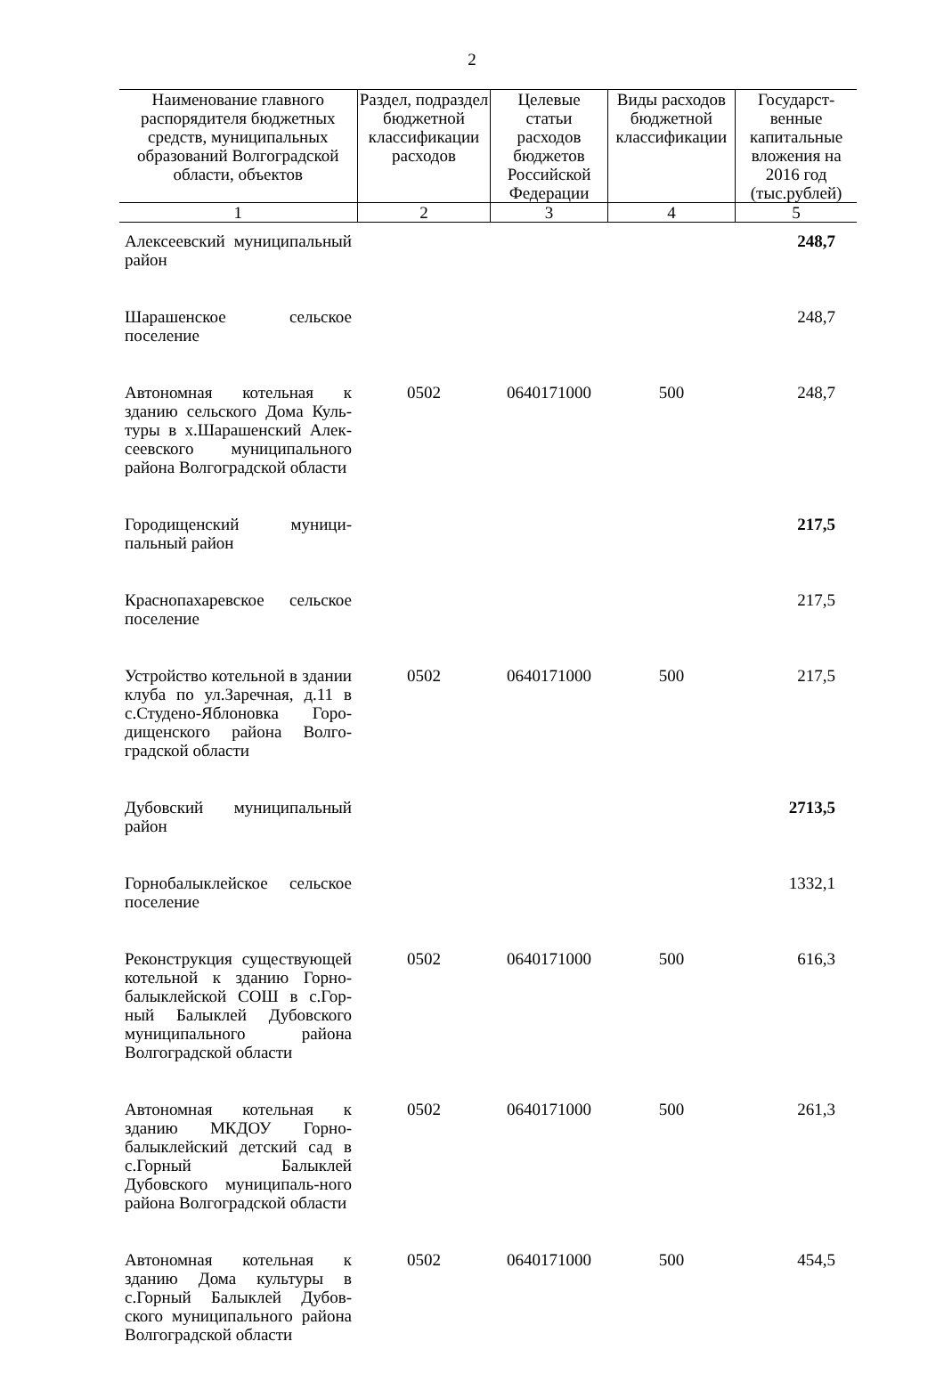2
| Наименование главного распорядителя бюджетных средств, муниципальных образований Волгоградской области, объектов | Раздел, подраздел бюджетной классификации расходов | Целевые статьи расходов бюджетов Российской Федерации | Виды расходов бюджетной классификации | Государст-венные капитальные вложения на 2016 год (тыс.рублей) |
| --- | --- | --- | --- | --- |
| 1 | 2 | 3 | 4 | 5 |
| Алексеевский муниципальный район | | | | 248,7 |
| Шарашенское сельское поселение | | | | 248,7 |
| Автономная котельная к зданию сельского Дома Куль-туры в х.Шарашенский Алек-сеевского муниципального района Волгоградской области | 0502 | 0640171000 | 500 | 248,7 |
| Городищенский муници-пальный район | | | | 217,5 |
| Краснопахаревское сельское поселение | | | | 217,5 |
| Устройство котельной в здании клуба по ул.Заречная, д.11 в с.Студено-Яблоновка Горо-дищенского района Волго-градской области | 0502 | 0640171000 | 500 | 217,5 |
| Дубовский муниципальный район | | | | 2713,5 |
| Горнобалыклейское сельское поселение | | | | 1332,1 |
| Реконструкция существующей котельной к зданию Горно-балыклейской СОШ в с.Гор-ный Балыклей Дубовского муниципального района Волгоградской области | 0502 | 0640171000 | 500 | 616,3 |
| Автономная котельная к зданию МКДОУ Горно-балыклейский детский сад в с.Горный Балыклей Дубовского муниципаль-ного района Волгоградской области | 0502 | 0640171000 | 500 | 261,3 |
| Автономная котельная к зданию Дома культуры в с.Горный Балыклей Дубов-ского муниципального района Волгоградской области | 0502 | 0640171000 | 500 | 454,5 |